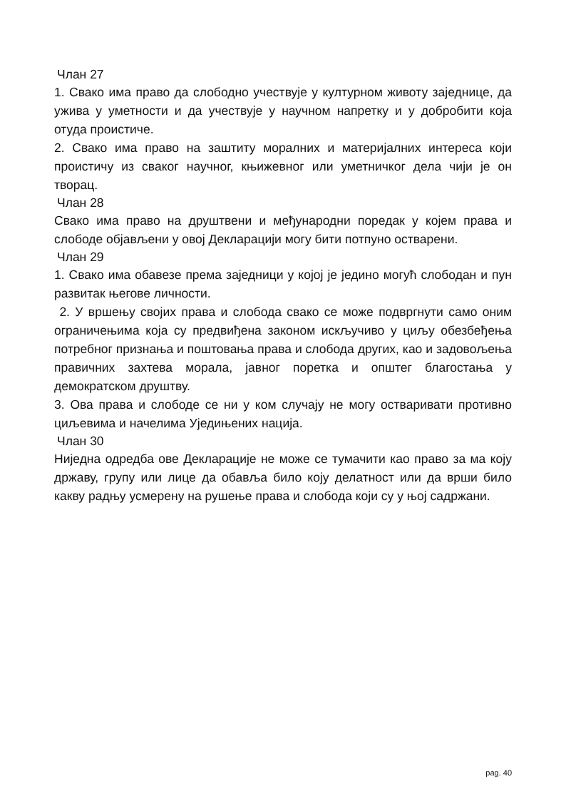Члан 27
1. Свако има право да слободно учествује у културном животу заједнице, да ужива у уметности и да учествује у научном напретку и у добробити која отуда проистиче.
2. Свако има право на заштиту моралних и материјалних интереса који проистичу из сваког научног, књижевног или уметничког дела чији је он творац.
Члан 28
Свако има право на друштвени и међународни поредак у којем права и слободе објављени у овој Декларацији могу бити потпуно остварени.
Члан 29
1. Свако има обавезе према заједници у којој је једино могућ слободан и пун развитак његове личности.
2. У вршењу својих права и слобода свако се може подвргнути само оним ограничењима која су предвиђена законом искључиво у циљу обезбеђења потребног признања и поштовања права и слобода других, као и задовољења правичних захтева морала, јавног поретка и општег благостања у демократском друштву.
3. Ова права и слободе се ни у ком случају не могу остваривати противно циљевима и начелима Уједињених нација.
Члан 30
Ниједна одредба ове Декларације не може се тумачити као право за ма коју државу, групу или лице да обавља било коју делатност или да врши било какву радњу усмерену на рушење права и слобода који су у њој садржани.
pag. 40